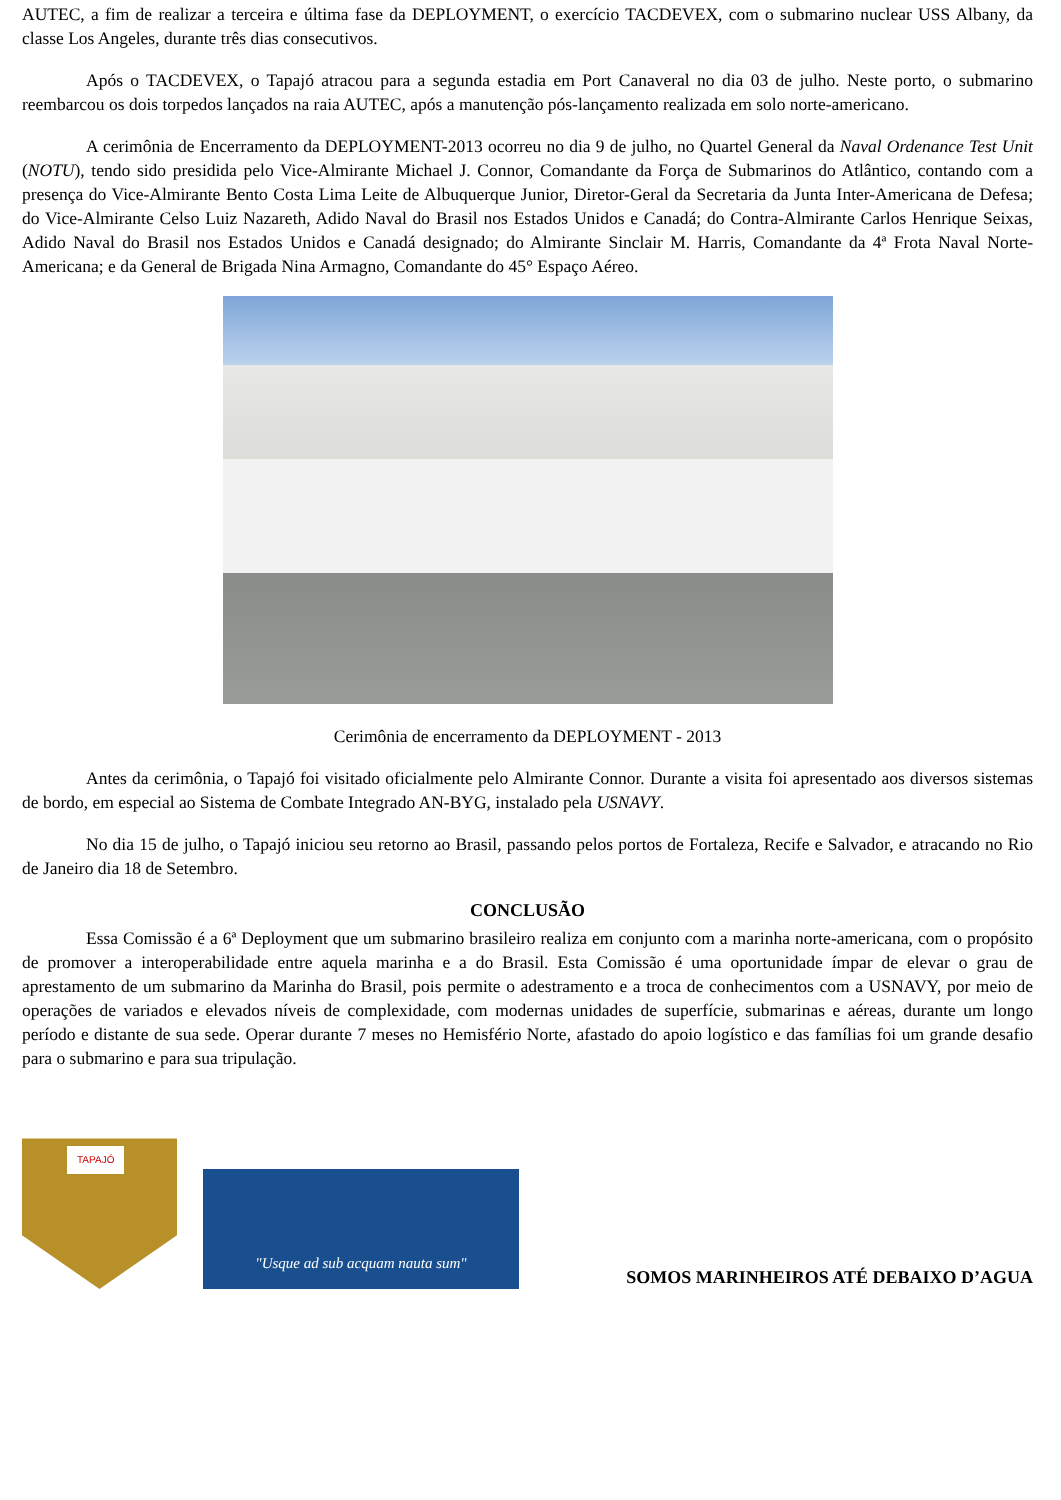AUTEC, a fim de realizar a terceira e última fase da DEPLOYMENT, o exercício TACDEVEX, com o submarino nuclear USS Albany, da classe Los Angeles, durante três dias consecutivos.
Após o TACDEVEX, o Tapajó atracou para a segunda estadia em Port Canaveral no dia 03 de julho. Neste porto, o submarino reembarcou os dois torpedos lançados na raia AUTEC, após a manutenção pós-lançamento realizada em solo norte-americano.
A cerimônia de Encerramento da DEPLOYMENT-2013 ocorreu no dia 9 de julho, no Quartel General da Naval Ordenance Test Unit (NOTU), tendo sido presidida pelo Vice-Almirante Michael J. Connor, Comandante da Força de Submarinos do Atlântico, contando com a presença do Vice-Almirante Bento Costa Lima Leite de Albuquerque Junior, Diretor-Geral da Secretaria da Junta Inter-Americana de Defesa; do Vice-Almirante Celso Luiz Nazareth, Adido Naval do Brasil nos Estados Unidos e Canadá; do Contra-Almirante Carlos Henrique Seixas, Adido Naval do Brasil nos Estados Unidos e Canadá designado; do Almirante Sinclair M. Harris, Comandante da 4ª Frota Naval Norte-Americana; e da General de Brigada Nina Armagno, Comandante do 45° Espaço Aéreo.
Cerimônia de encerramento da DEPLOYMENT - 2013
Antes da cerimônia, o Tapajó foi visitado oficialmente pelo Almirante Connor. Durante a visita foi apresentado aos diversos sistemas de bordo, em especial ao Sistema de Combate Integrado AN-BYG, instalado pela USNAVY.
No dia 15 de julho, o Tapajó iniciou seu retorno ao Brasil, passando pelos portos de Fortaleza, Recife e Salvador, e atracando no Rio de Janeiro dia 18 de Setembro.
CONCLUSÃO
Essa Comissão é a 6ª Deployment que um submarino brasileiro realiza em conjunto com a marinha norte-americana, com o propósito de promover a interoperabilidade entre aquela marinha e a do Brasil. Esta Comissão é uma oportunidade ímpar de elevar o grau de aprestamento de um submarino da Marinha do Brasil, pois permite o adestramento e a troca de conhecimentos com a USNAVY, por meio de operações de variados e elevados níveis de complexidade, com modernas unidades de superfície, submarinas e aéreas, durante um longo período e distante de sua sede. Operar durante 7 meses no Hemisfério Norte, afastado do apoio logístico e das famílias foi um grande desafio para o submarino e para sua tripulação.
TAPAJÓ
"Usque ad sub acquam nauta sum"
SOMOS MARINHEIROS ATÉ DEBAIXO D’AGUA